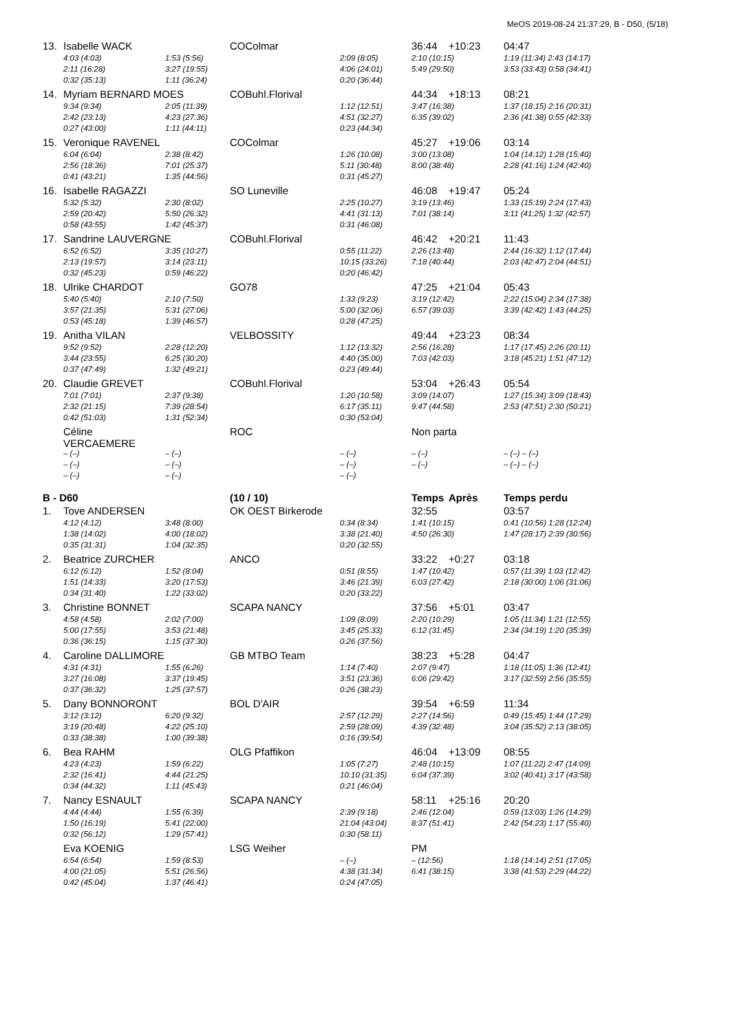MeOS 2019-08-24 21:37:29, B - D50, (5/18)
| 13. | Isabelle WACK | | COColmar | | 36:44 | +10:23 | 04:47 | |
| | 4:03 (4:03) | 1:53 (5:56) | | 2:09 (8:05) | 2:10 (10:15) | | 1:19 (11:34) 2:43 (14:17) | |
| | 2:11 (16:28) | 3:27 (19:55) | | 4:06 (24:01) | 5:49 (29:50) | | 3:53 (33:43) 0:58 (34:41) | |
| | 0:32 (35:13) | 1:11 (36:24) | | 0:20 (36:44) | | | | |
| 14. | Myriam BERNARD MOES | | COBuhl.Florival | | 44:34 | +18:13 | 08:21 | |
| | 9:34 (9:34) | 2:05 (11:39) | | 1:12 (12:51) | 3:47 (16:38) | | 1:37 (18:15) 2:16 (20:31) | |
| | 2:42 (23:13) | 4:23 (27:36) | | 4:51 (32:27) | 6:35 (39:02) | | 2:36 (41:38) 0:55 (42:33) | |
| | 0:27 (43:00) | 1:11 (44:11) | | 0:23 (44:34) | | | | |
| 15. | Veronique RAVENEL | | COColmar | | 45:27 | +19:06 | 03:14 | |
| | 6:04 (6:04) | 2:38 (8:42) | | 1:26 (10:08) | 3:00 (13:08) | | 1:04 (14:12) 1:28 (15:40) | |
| | 2:56 (18:36) | 7:01 (25:37) | | 5:11 (30:48) | 8:00 (38:48) | | 2:28 (41:16) 1:24 (42:40) | |
| | 0:41 (43:21) | 1:35 (44:56) | | 0:31 (45:27) | | | | |
| 16. | Isabelle RAGAZZI | | SO Luneville | | 46:08 | +19:47 | 05:24 | |
| | 5:32 (5:32) | 2:30 (8:02) | | 2:25 (10:27) | 3:19 (13:46) | | 1:33 (15:19) 2:24 (17:43) | |
| | 2:59 (20:42) | 5:50 (26:32) | | 4:41 (31:13) | 7:01 (38:14) | | 3:11 (41:25) 1:32 (42:57) | |
| | 0:58 (43:55) | 1:42 (45:37) | | 0:31 (46:08) | | | | |
| 17. | Sandrine LAUVERGNE | | COBuhl.Florival | | 46:42 | +20:21 | 11:43 | |
| | 6:52 (6:52) | 3:35 (10:27) | | 0:55 (11:22) | 2:26 (13:48) | | 2:44 (16:32) 1:12 (17:44) | |
| | 2:13 (19:57) | 3:14 (23:11) | | 10:15 (33:26) | 7:18 (40:44) | | 2:03 (42:47) 2:04 (44:51) | |
| | 0:32 (45:23) | 0:59 (46:22) | | 0:20 (46:42) | | | | |
| 18. | Ulrike CHARDOT | | GO78 | | 47:25 | +21:04 | 05:43 | |
| | 5:40 (5:40) | 2:10 (7:50) | | 1:33 (9:23) | 3:19 (12:42) | | 2:22 (15:04) 2:34 (17:38) | |
| | 3:57 (21:35) | 5:31 (27:06) | | 5:00 (32:06) | 6:57 (39:03) | | 3:39 (42:42) 1:43 (44:25) | |
| | 0:53 (45:18) | 1:39 (46:57) | | 0:28 (47:25) | | | | |
| 19. | Anitha VILAN | | VELBOSSITY | | 49:44 | +23:23 | 08:34 | |
| | 9:52 (9:52) | 2:28 (12:20) | | 1:12 (13:32) | 2:56 (16:28) | | 1:17 (17:45) 2:26 (20:11) | |
| | 3:44 (23:55) | 6:25 (30:20) | | 4:40 (35:00) | 7:03 (42:03) | | 3:18 (45:21) 1:51 (47:12) | |
| | 0:37 (47:49) | 1:32 (49:21) | | 0:23 (49:44) | | | | |
| 20. | Claudie GREVET | | COBuhl.Florival | | 53:04 | +26:43 | 05:54 | |
| | 7:01 (7:01) | 2:37 (9:38) | | 1:20 (10:58) | 3:09 (14:07) | | 1:27 (15:34) 3:09 (18:43) | |
| | 2:32 (21:15) | 7:39 (28:54) | | 6:17 (35:11) | 9:47 (44:58) | | 2:53 (47:51) 2:30 (50:21) | |
| | 0:42 (51:03) | 1:31 (52:34) | | 0:30 (53:04) | | | | |
| | Céline VERCAEMERE | | ROC | | Non parta | | | |
| | – (–) | – (–) | | – (–) | – (–) | | – (–) – (–) | |
| | – (–) | – (–) | | – (–) | – (–) | | – (–) – (–) | |
| | – (–) | – (–) | | – (–) | | | | |
| B - D60 | | | (10 / 10) | | Temps | Après | Temps perdu | |
| 1. | Tove ANDERSEN | | OK OEST Birkerode | | 32:55 | | 03:57 | |
| | 4:12 (4:12) | 3:48 (8:00) | | 0:34 (8:34) | 1:41 (10:15) | | 0:41 (10:56) 1:28 (12:24) | |
| | 1:38 (14:02) | 4:00 (18:02) | | 3:38 (21:40) | 4:50 (26:30) | | 1:47 (28:17) 2:39 (30:56) | |
| | 0:35 (31:31) | 1:04 (32:35) | | 0:20 (32:55) | | | | |
| 2. | Beatrice ZURCHER | | ANCO | | 33:22 | +0:27 | 03:18 | |
| | 6:12 (6:12) | 1:52 (8:04) | | 0:51 (8:55) | 1:47 (10:42) | | 0:57 (11:39) 1:03 (12:42) | |
| | 1:51 (14:33) | 3:20 (17:53) | | 3:46 (21:39) | 6:03 (27:42) | | 2:18 (30:00) 1:06 (31:06) | |
| | 0:34 (31:40) | 1:22 (33:02) | | 0:20 (33:22) | | | | |
| 3. | Christine BONNET | | SCAPA NANCY | | 37:56 | +5:01 | 03:47 | |
| | 4:58 (4:58) | 2:02 (7:00) | | 1:09 (8:09) | 2:20 (10:29) | | 1:05 (11:34) 1:21 (12:55) | |
| | 5:00 (17:55) | 3:53 (21:48) | | 3:45 (25:33) | 6:12 (31:45) | | 2:34 (34:19) 1:20 (35:39) | |
| | 0:36 (36:15) | 1:15 (37:30) | | 0:26 (37:56) | | | | |
| 4. | Caroline DALLIMORE | | GB MTBO Team | | 38:23 | +5:28 | 04:47 | |
| | 4:31 (4:31) | 1:55 (6:26) | | 1:14 (7:40) | 2:07 (9:47) | | 1:18 (11:05) 1:36 (12:41) | |
| | 3:27 (16:08) | 3:37 (19:45) | | 3:51 (23:36) | 6:06 (29:42) | | 3:17 (32:59) 2:56 (35:55) | |
| | 0:37 (36:32) | 1:25 (37:57) | | 0:26 (38:23) | | | | |
| 5. | Dany BONNORONT | | BOL D'AIR | | 39:54 | +6:59 | 11:34 | |
| | 3:12 (3:12) | 6:20 (9:32) | | 2:57 (12:29) | 2:27 (14:56) | | 0:49 (15:45) 1:44 (17:29) | |
| | 3:19 (20:48) | 4:22 (25:10) | | 2:59 (28:09) | 4:39 (32:48) | | 3:04 (35:52) 2:13 (38:05) | |
| | 0:33 (38:38) | 1:00 (39:38) | | 0:16 (39:54) | | | | |
| 6. | Bea RAHM | | OLG Pfaffikon | | 46:04 | +13:09 | 08:55 | |
| | 4:23 (4:23) | 1:59 (6:22) | | 1:05 (7:27) | 2:48 (10:15) | | 1:07 (11:22) 2:47 (14:09) | |
| | 2:32 (16:41) | 4:44 (21:25) | | 10:10 (31:35) | 6:04 (37:39) | | 3:02 (40:41) 3:17 (43:58) | |
| | 0:34 (44:32) | 1:11 (45:43) | | 0:21 (46:04) | | | | |
| 7. | Nancy ESNAULT | | SCAPA NANCY | | 58:11 | +25:16 | 20:20 | |
| | 4:44 (4:44) | 1:55 (6:39) | | 2:39 (9:18) | 2:46 (12:04) | | 0:59 (13:03) 1:26 (14:29) | |
| | 1:50 (16:19) | 5:41 (22:00) | | 21:04 (43:04) | 8:37 (51:41) | | 2:42 (54:23) 1:17 (55:40) | |
| | 0:32 (56:12) | 1:29 (57:41) | | 0:30 (58:11) | | | | |
| | Eva KOENIG | | LSG Weiher | | PM | | | |
| | 6:54 (6:54) | 1:59 (8:53) | | – (–) | – (12:56) | | 1:18 (14:14) 2:51 (17:05) | |
| | 4:00 (21:05) | 5:51 (26:56) | | 4:38 (31:34) | 6:41 (38:15) | | 3:38 (41:53) 2:29 (44:22) | |
| | 0:42 (45:04) | 1:37 (46:41) | | 0:24 (47:05) | | | | |